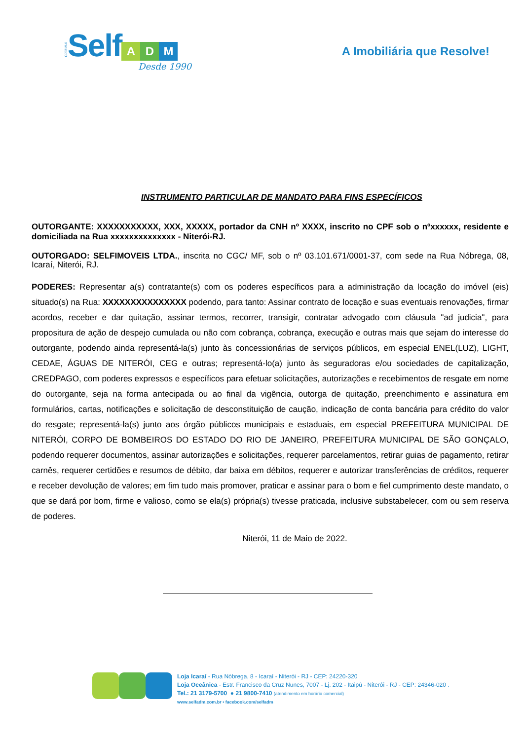CJ5319-0 Self
A D M
Desde 1990
A Imobiliária que Resolve!
INSTRUMENTO PARTICULAR DE MANDATO PARA FINS ESPECÍFICOS
OUTORGANTE: XXXXXXXXXXX, XXX, XXXXX, portador da CNH nº XXXX, inscrito no CPF sob o nºxxxxxx, residente e domiciliada na Rua xxxxxxxxxxxxxx - Niterói-RJ.
OUTORGADO: SELFIMOVEIS LTDA., inscrita no CGC/ MF, sob o nº 03.101.671/0001-37, com sede na Rua Nóbrega, 08, Icaraí, Niterói, RJ.
PODERES: Representar a(s) contratante(s) com os poderes específicos para a administração da locação do imóvel (eis) situado(s) na Rua: XXXXXXXXXXXXXXX podendo, para tanto: Assinar contrato de locação e suas eventuais renovações, firmar acordos, receber e dar quitação, assinar termos, recorrer, transigir, contratar advogado com cláusula "ad judicia", para propositura de ação de despejo cumulada ou não com cobrança, cobrança, execução e outras mais que sejam do interesse do outorgante, podendo ainda representá-la(s) junto às concessionárias de serviços públicos, em especial ENEL(LUZ), LIGHT, CEDAE, ÁGUAS DE NITERÓI, CEG e outras; representá-lo(a) junto às seguradoras e/ou sociedades de capitalização, CREDPAGO, com poderes expressos e específicos para efetuar solicitações, autorizações e recebimentos de resgate em nome do outorgante, seja na forma antecipada ou ao final da vigência, outorga de quitação, preenchimento e assinatura em formulários, cartas, notificações e solicitação de desconstituição de caução, indicação de conta bancária para crédito do valor do resgate; representá-la(s) junto aos órgão públicos municipais e estaduais, em especial PREFEITURA MUNICIPAL DE NITERÓI, CORPO DE BOMBEIROS DO ESTADO DO RIO DE JANEIRO, PREFEITURA MUNICIPAL DE SÃO GONÇALO, podendo requerer documentos, assinar autorizações e solicitações, requerer parcelamentos, retirar guias de pagamento, retirar carnês, requerer certidões e resumos de débito, dar baixa em débitos, requerer e autorizar transferências de créditos, requerer e receber devolução de valores; em fim tudo mais promover, praticar e assinar para o bom e fiel cumprimento deste mandato, o que se dará por bom, firme e valioso, como se ela(s) própria(s) tivesse praticada, inclusive substabelecer, com ou sem reserva de poderes.
Niterói, 11 de Maio de 2022.
Loja Icaraí - Rua Nóbrega, 8 - Icaraí - Niterói - RJ - CEP: 24220-320
Loja Oceânica - Estr. Francisco da Cruz Nunes, 7007 - Lj. 202 - Itaipú - Niterói - RJ - CEP: 24346-020 .
Tel.: 21 3179-5700 ● 21 9800-7410 (atendimento em horário comercial)
www.selfadm.com.br • facebook.com/selfadm